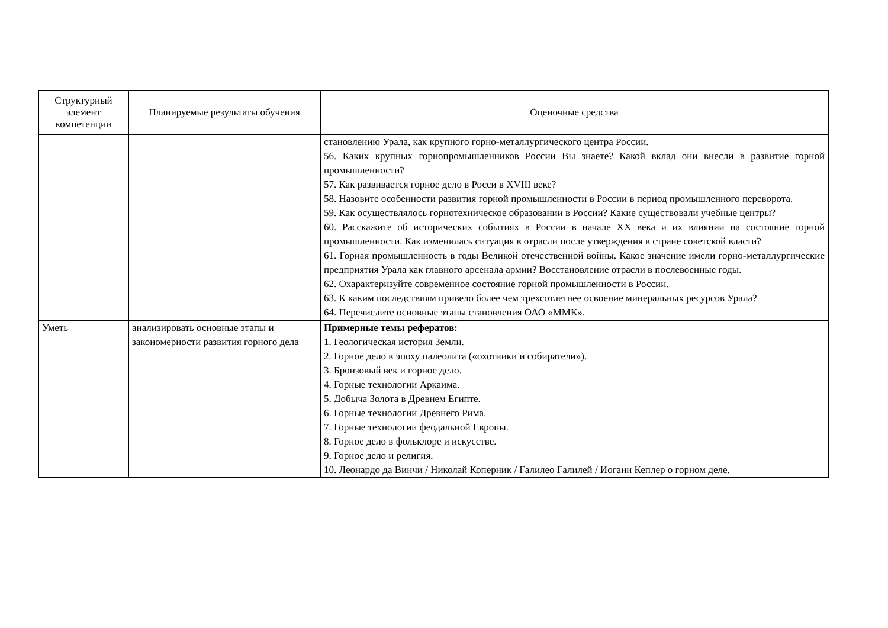| Структурный элемент компетенции | Планируемые результаты обучения | Оценочные средства |
| --- | --- | --- |
| | | становлению Урала, как крупного горно-металлургического центра России. 56. Каких крупных горнопромышленников России Вы знаете? Какой вклад они внесли в развитие горной промышленности? 57. Как развивается горное дело в Росси в XVIII веке? 58. Назовите особенности развития горной промышленности в России в период промышленного переворота. 59. Как осуществлялось горнотехническое образовании в России? Какие существовали учебные центры? 60. Расскажите об исторических событиях в России в начале XX века и их влиянии на состояние горной промышленности. Как изменилась ситуация в отрасли после утверждения в стране советской власти? 61. Горная промышленность в годы Великой отечественной войны. Какое значение имели горно-металлургические предприятия Урала как главного арсенала армии? Восстановление отрасли в послевоенные годы. 62. Охарактеризуйте современное состояние горной промышленности в России. 63. К каким последствиям привело более чем трехсотлетнее освоение минеральных ресурсов Урала? 64. Перечислите основные этапы становления ОАО «ММК». |
| Уметь | анализировать основные этапы и закономерности развития горного дела | Примерные темы рефератов: 1. Геологическая история Земли. 2. Горное дело в эпоху палеолита («охотники и собиратели»). 3. Бронзовый век и горное дело. 4. Горные технологии Аркаима. 5. Добыча Золота в Древнем Египте. 6. Горные технологии Древнего Рима. 7. Горные технологии феодальной Европы. 8. Горное дело в фольклоре и искусстве. 9. Горное дело и религия. 10. Леонардо да Винчи / Николай Коперник / Галилео Галилей / Иоганн Кеплер о горном деле. |